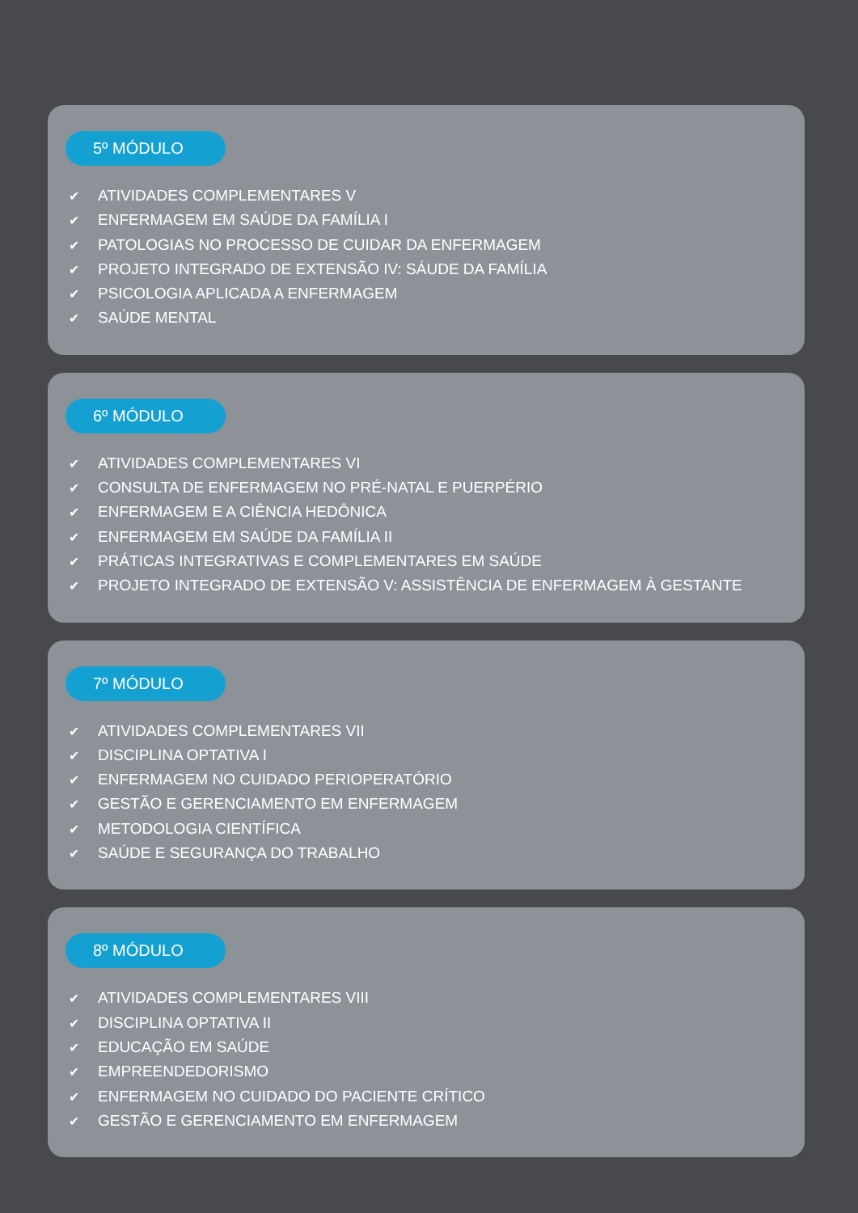5º MÓDULO
✔ ATIVIDADES COMPLEMENTARES V
✔ ENFERMAGEM EM SAÚDE DA FAMÍLIA I
✔ PATOLOGIAS NO PROCESSO DE CUIDAR DA ENFERMAGEM
✔ PROJETO INTEGRADO DE EXTENSÃO IV: SÁUDE DA FAMÍLIA
✔ PSICOLOGIA APLICADA A ENFERMAGEM
✔ SAÚDE MENTAL
6º MÓDULO
✔ ATIVIDADES COMPLEMENTARES VI
✔ CONSULTA DE ENFERMAGEM NO PRÉ-NATAL E PUERPÉRIO
✔ ENFERMAGEM E A CIÊNCIA HEDÔNICA
✔ ENFERMAGEM EM SAÚDE DA FAMÍLIA II
✔ PRÁTICAS INTEGRATIVAS E COMPLEMENTARES EM SAÚDE
✔ PROJETO INTEGRADO DE EXTENSÃO V: ASSISTÊNCIA DE ENFERMAGEM À GESTANTE
7º MÓDULO
✔ ATIVIDADES COMPLEMENTARES VII
✔ DISCIPLINA OPTATIVA I
✔ ENFERMAGEM NO CUIDADO PERIOPERATÓRIO
✔ GESTÃO E GERENCIAMENTO EM ENFERMAGEM
✔ METODOLOGIA CIENTÍFICA
✔ SAÚDE E SEGURANÇA DO TRABALHO
8º MÓDULO
✔ ATIVIDADES COMPLEMENTARES VIII
✔ DISCIPLINA OPTATIVA II
✔ EDUCAÇÃO EM SAÚDE
✔ EMPREENDEDORISMO
✔ ENFERMAGEM NO CUIDADO DO PACIENTE CRÍTICO
✔ GESTÃO E GERENCIAMENTO EM ENFERMAGEM